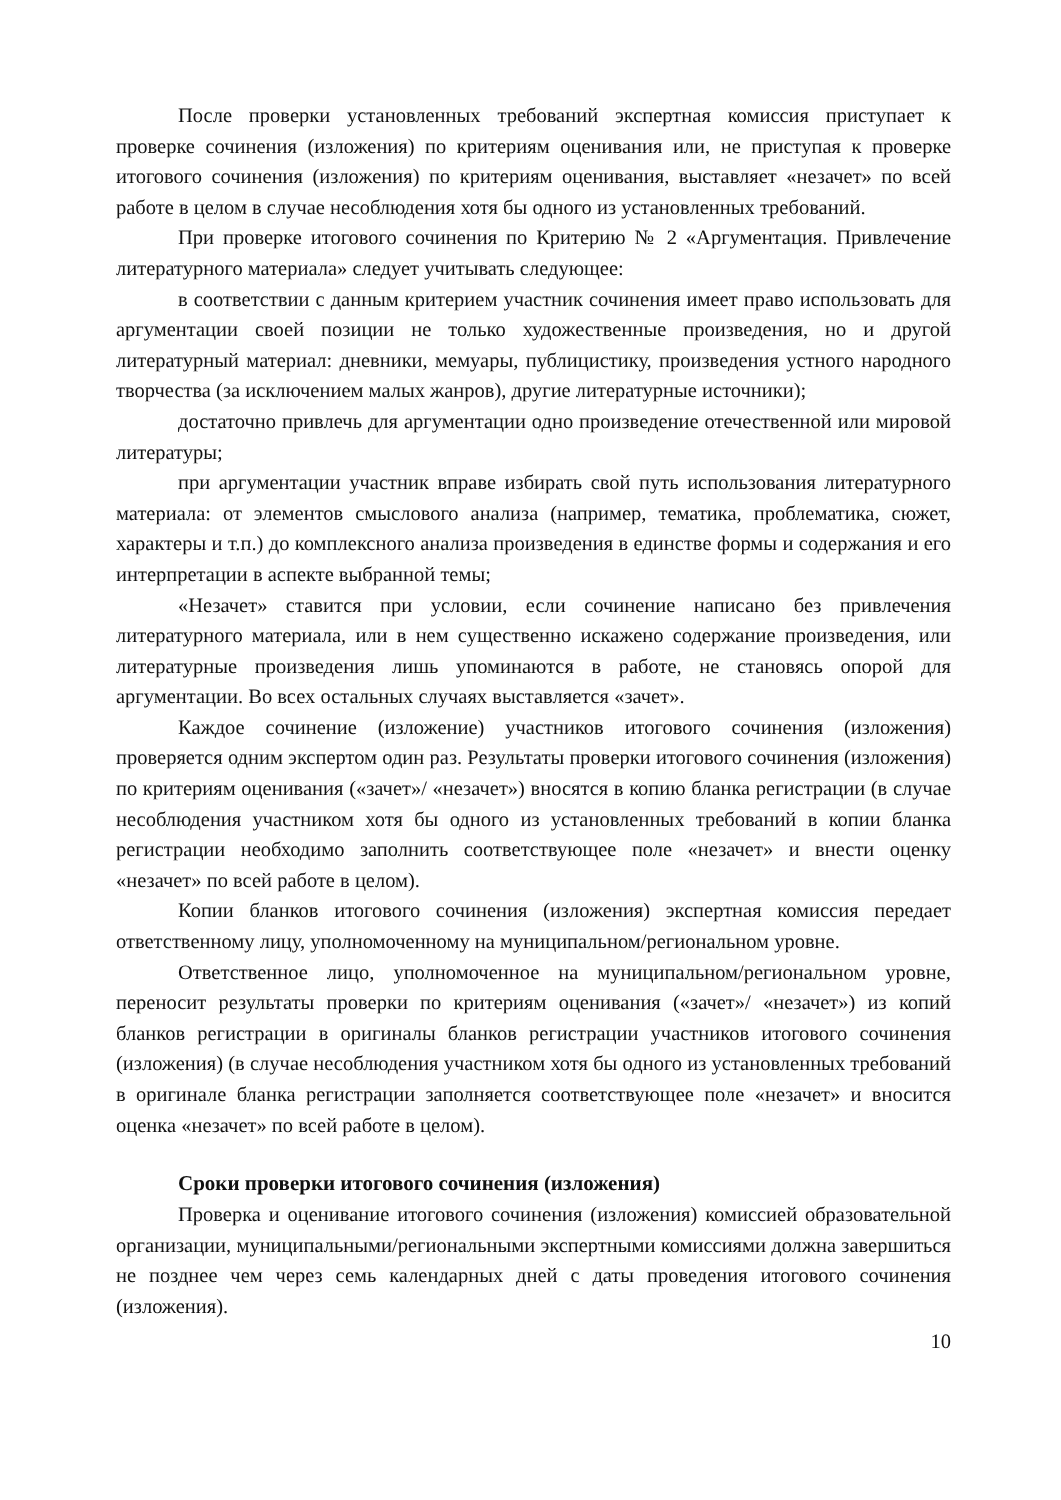После проверки установленных требований экспертная комиссия приступает к проверке сочинения (изложения) по критериям оценивания или, не приступая к проверке итогового сочинения (изложения) по критериям оценивания, выставляет «незачет» по всей работе в целом в случае несоблюдения хотя бы одного из установленных требований.
При проверке итогового сочинения по Критерию № 2 «Аргументация. Привлечение литературного материала» следует учитывать следующее:
в соответствии с данным критерием участник сочинения имеет право использовать для аргументации своей позиции не только художественные произведения, но и другой литературный материал: дневники, мемуары, публицистику, произведения устного народного творчества (за исключением малых жанров), другие литературные источники);
достаточно привлечь для аргументации одно произведение отечественной или мировой литературы;
при аргументации участник вправе избирать свой путь использования литературного материала: от элементов смыслового анализа (например, тематика, проблематика, сюжет, характеры и т.п.) до комплексного анализа произведения в единстве формы и содержания и его интерпретации в аспекте выбранной темы;
«Незачет» ставится при условии, если сочинение написано без привлечения литературного материала, или в нем существенно искажено содержание произведения, или литературные произведения лишь упоминаются в работе, не становясь опорой для аргументации. Во всех остальных случаях выставляется «зачет».
Каждое сочинение (изложение) участников итогового сочинения (изложения) проверяется одним экспертом один раз. Результаты проверки итогового сочинения (изложения) по критериям оценивания («зачет»/ «незачет») вносятся в копию бланка регистрации (в случае несоблюдения участником хотя бы одного из установленных требований в копии бланка регистрации необходимо заполнить соответствующее поле «незачет» и внести оценку «незачет» по всей работе в целом).
Копии бланков итогового сочинения (изложения) экспертная комиссия передает ответственному лицу, уполномоченному на муниципальном/региональном уровне.
Ответственное лицо, уполномоченное на муниципальном/региональном уровне, переносит результаты проверки по критериям оценивания («зачет»/ «незачет») из копий бланков регистрации в оригиналы бланков регистрации участников итогового сочинения (изложения) (в случае несоблюдения участником хотя бы одного из установленных требований в оригинале бланка регистрации заполняется соответствующее поле «незачет» и вносится оценка «незачет» по всей работе в целом).
Сроки проверки итогового сочинения (изложения)
Проверка и оценивание итогового сочинения (изложения) комиссией образовательной организации, муниципальными/региональными экспертными комиссиями должна завершиться не позднее чем через семь календарных дней с даты проведения итогового сочинения (изложения).
10